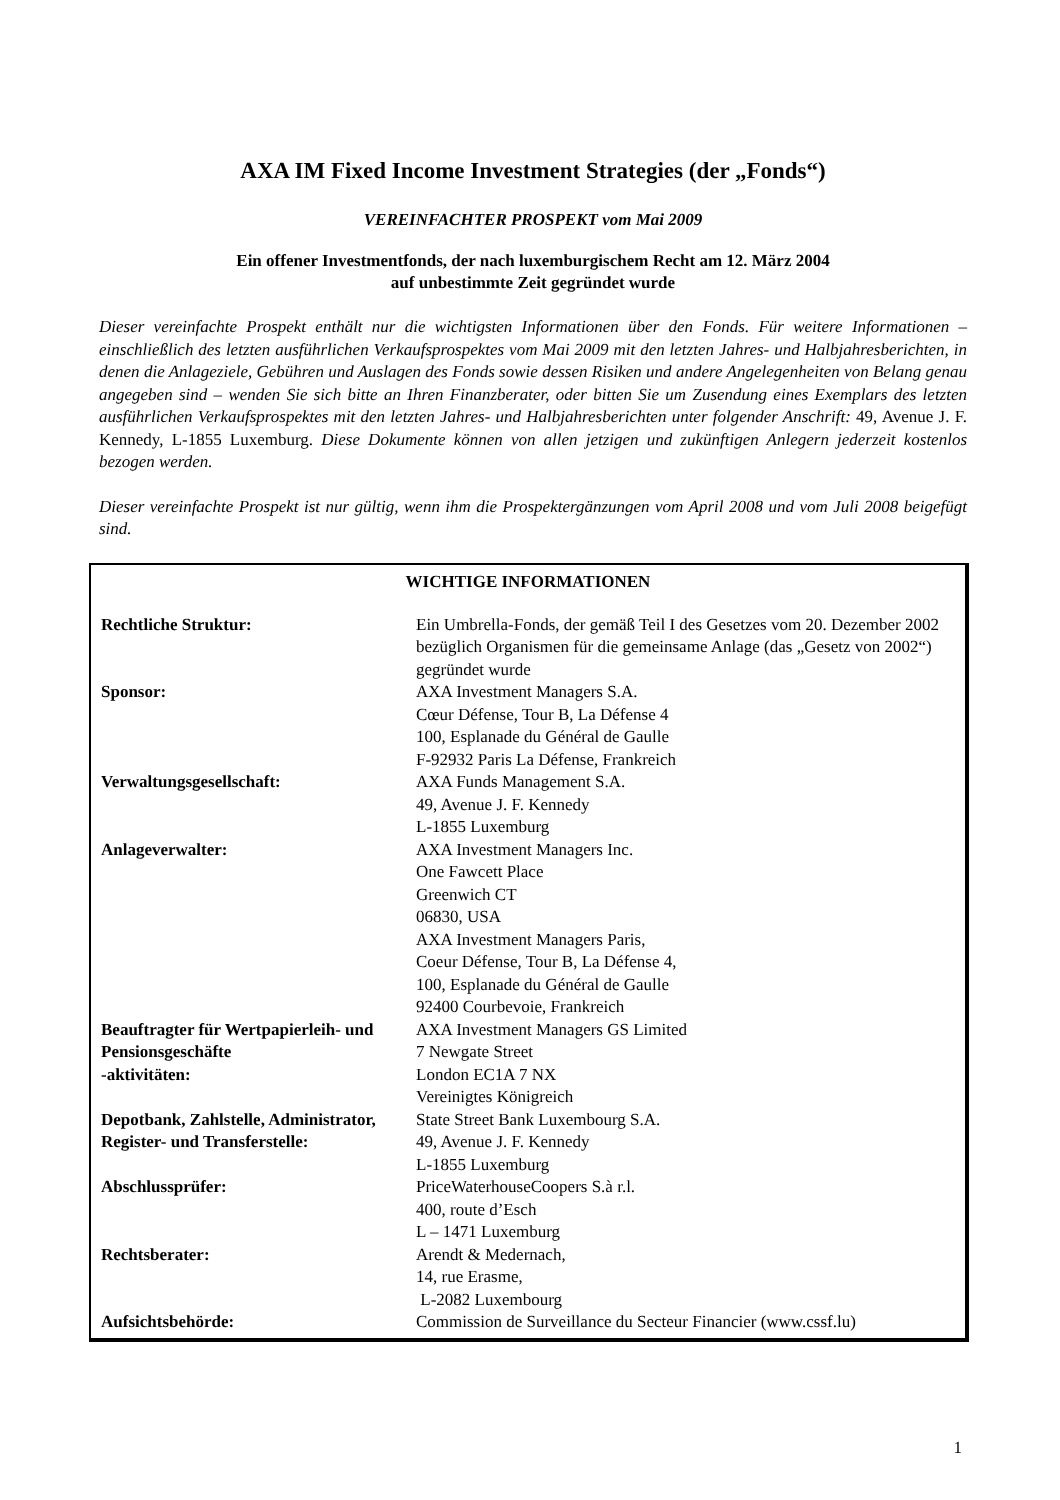AXA IM Fixed Income Investment Strategies (der „Fonds“)
VEREINFACHTER PROSPEKT vom Mai 2009
Ein offener Investmentfonds, der nach luxemburgischem Recht am 12. März 2004
auf unbestimmte Zeit gegründet wurde
Dieser vereinfachte Prospekt enthält nur die wichtigsten Informationen über den Fonds. Für weitere Informationen – einschließlich des letzten ausführlichen Verkaufsprospektes vom Mai 2009 mit den letzten Jahres- und Halbjahresberichten, in denen die Anlageziele, Gebühren und Auslagen des Fonds sowie dessen Risiken und andere Angelegenheiten von Belang genau angegeben sind – wenden Sie sich bitte an Ihren Finanzberater, oder bitten Sie um Zusendung eines Exemplars des letzten ausführlichen Verkaufsprospektes mit den letzten Jahres- und Halbjahresberichten unter folgender Anschrift: 49, Avenue J. F. Kennedy, L-1855 Luxemburg. Diese Dokumente können von allen jetzigen und zukünftigen Anlegern jederzeit kostenlos bezogen werden.
Dieser vereinfachte Prospekt ist nur gültig, wenn ihm die Prospektergänzungen vom April 2008 und vom Juli 2008 beigefügt sind.
| WICHTIGE INFORMATIONEN | |
| --- | --- |
| Rechtliche Struktur: | Ein Umbrella-Fonds, der gemäß Teil I des Gesetzes vom 20. Dezember 2002 bezüglich Organismen für die gemeinsame Anlage (das „Gesetz von 2002“) gegründet wurde |
| Sponsor: | AXA Investment Managers S.A. Cœur Défense, Tour B, La Défense 4 100, Esplanade du Général de Gaulle F-92932 Paris La Défense, Frankreich |
| Verwaltungsgesellschaft: | AXA Funds Management S.A. 49, Avenue J. F. Kennedy L-1855 Luxemburg |
| Anlageverwalter: | AXA Investment Managers Inc. One Fawcett Place Greenwich CT 06830, USA AXA Investment Managers Paris, Coeur Défense, Tour B, La Défense 4, 100, Esplanade du Général de Gaulle 92400 Courbevoie, Frankreich |
| Beauftragter für Wertpapierleih- und Pensionsgeschäfte -aktivitäten: | AXA Investment Managers GS Limited 7 Newgate Street London EC1A 7 NX Vereinigtes Königreich |
| Depotbank, Zahlstelle, Administrator, Register- und Transferstelle: | State Street Bank Luxembourg S.A. 49, Avenue J. F. Kennedy L-1855 Luxemburg |
| Abschlussprüfer: | PriceWaterhouseCoopers S.à r.l. 400, route d’Esch L – 1471 Luxemburg |
| Rechtsberater: | Arendt & Medernach, 14, rue Erasme, L-2082 Luxembourg |
| Aufsichtsbehörde: | Commission de Surveillance du Secteur Financier (www.cssf.lu) |
1